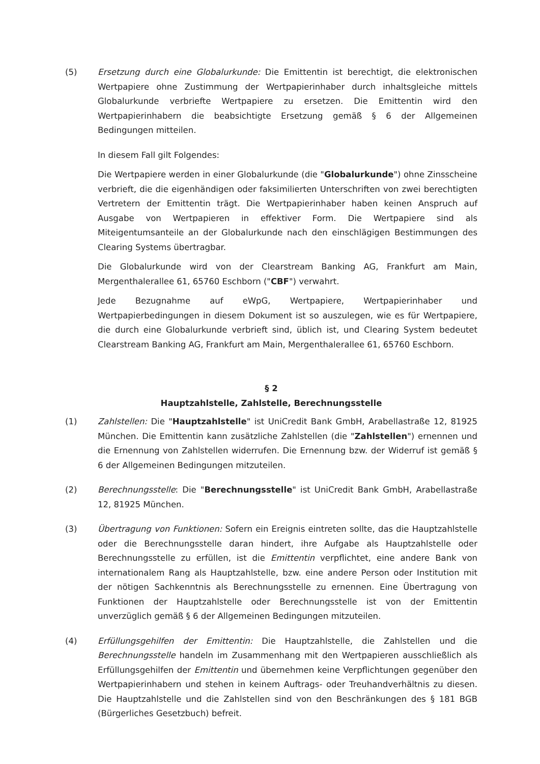(5) Ersetzung durch eine Globalurkunde: Die Emittentin ist berechtigt, die elektronischen Wertpapiere ohne Zustimmung der Wertpapierinhaber durch inhaltsgleiche mittels Globalurkunde verbriefte Wertpapiere zu ersetzen. Die Emittentin wird den Wertpapierinhabern die beabsichtigte Ersetzung gemäß § 6 der Allgemeinen Bedingungen mitteilen.
In diesem Fall gilt Folgendes:
Die Wertpapiere werden in einer Globalurkunde (die "Globalurkunde") ohne Zinsscheine verbrieft, die die eigenhändigen oder faksimilierten Unterschriften von zwei berechtigten Vertretern der Emittentin trägt. Die Wertpapierinhaber haben keinen Anspruch auf Ausgabe von Wertpapieren in effektiver Form. Die Wertpapiere sind als Miteigentumsanteile an der Globalurkunde nach den einschlägigen Bestimmungen des Clearing Systems übertragbar.
Die Globalurkunde wird von der Clearstream Banking AG, Frankfurt am Main, Mergenthalerallee 61, 65760 Eschborn ("CBF") verwahrt.
Jede Bezugnahme auf eWpG, Wertpapiere, Wertpapierinhaber und Wertpapierbedingungen in diesem Dokument ist so auszulegen, wie es für Wertpapiere, die durch eine Globalurkunde verbrieft sind, üblich ist, und Clearing System bedeutet Clearstream Banking AG, Frankfurt am Main, Mergenthalerallee 61, 65760 Eschborn.
§ 2
Hauptzahlstelle, Zahlstelle, Berechnungsstelle
(1) Zahlstellen: Die "Hauptzahlstelle" ist UniCredit Bank GmbH, Arabellastraße 12, 81925 München. Die Emittentin kann zusätzliche Zahlstellen (die "Zahlstellen") ernennen und die Ernennung von Zahlstellen widerrufen. Die Ernennung bzw. der Widerruf ist gemäß § 6 der Allgemeinen Bedingungen mitzuteilen.
(2) Berechnungsstelle: Die "Berechnungsstelle" ist UniCredit Bank GmbH, Arabellastraße 12, 81925 München.
(3) Übertragung von Funktionen: Sofern ein Ereignis eintreten sollte, das die Hauptzahlstelle oder die Berechnungsstelle daran hindert, ihre Aufgabe als Hauptzahlstelle oder Berechnungsstelle zu erfüllen, ist die Emittentin verpflichtet, eine andere Bank von internationalem Rang als Hauptzahlstelle, bzw. eine andere Person oder Institution mit der nötigen Sachkenntnis als Berechnungsstelle zu ernennen. Eine Übertragung von Funktionen der Hauptzahlstelle oder Berechnungsstelle ist von der Emittentin unverzüglich gemäß § 6 der Allgemeinen Bedingungen mitzuteilen.
(4) Erfüllungsgehilfen der Emittentin: Die Hauptzahlstelle, die Zahlstellen und die Berechnungsstelle handeln im Zusammenhang mit den Wertpapieren ausschließlich als Erfüllungsgehilfen der Emittentin und übernehmen keine Verpflichtungen gegenüber den Wertpapierinhabern und stehen in keinem Auftrags- oder Treuhandverhältnis zu diesen. Die Hauptzahlstelle und die Zahlstellen sind von den Beschränkungen des § 181 BGB (Bürgerliches Gesetzbuch) befreit.